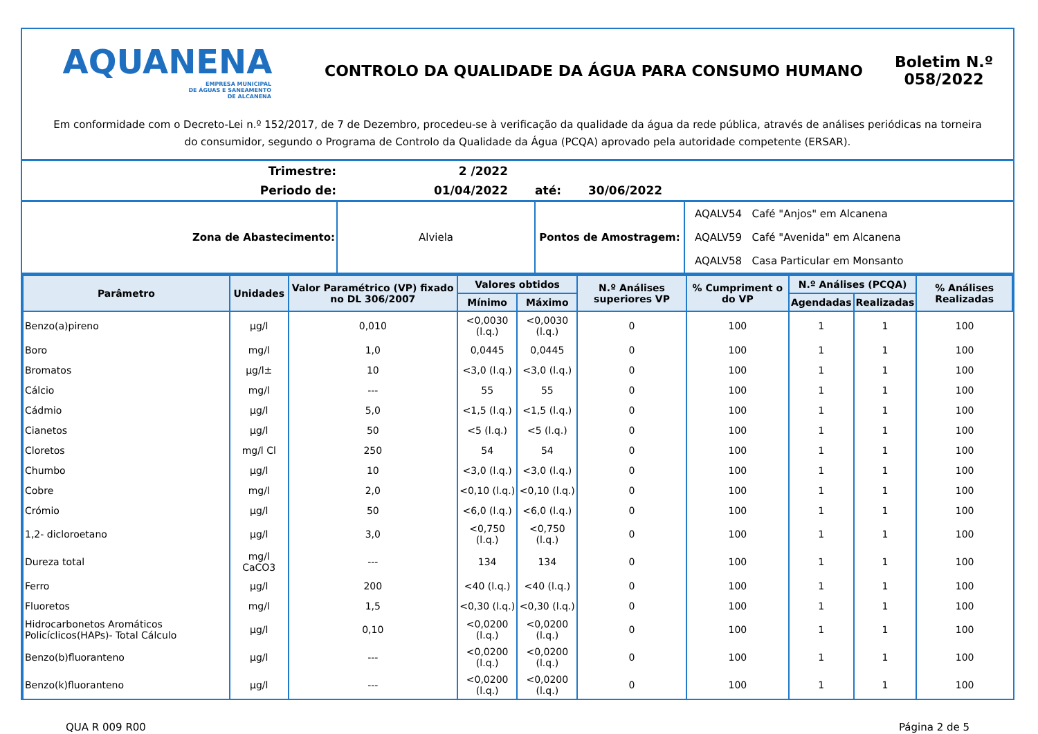AQUANENA
EMPRESA MUNICIPAL
DE ÁGUAS E SANEAMENTO
DE ALCANENA
CONTROLO DA QUALIDADE DA ÁGUA PARA CONSUMO HUMANO
Boletim N.º 058/2022
Em conformidade com o Decreto-Lei n.º 152/2017, de 7 de Dezembro, procedeu-se à verificação da qualidade da água da rede pública, através de análises periódicas na torneira do consumidor, segundo o Programa de Controlo da Qualidade da Água (PCQA) aprovado pela autoridade competente (ERSAR).
| Trimestre: | 2 /2022 | | |
| Periodo de: | 01/04/2022 | até: | 30/06/2022 |
| Zona de Abastecimento: | Alviela | Pontos de Amostragem: | AQALV54 Café "Anjos" em Alcanena |
| | | | AQALV59 Café "Avenida" em Alcanena |
| | | | AQALV58 Casa Particular em Monsanto |
| Parâmetro | Unidades | Valor Paramétrico (VP) fixado no DL 306/2007 | Valores obtidos | | N.º Análises superiores VP | % Cumpriment o do VP | N.º Análises (PCQA) | | % Análises Realizadas |
| --- | --- | --- | --- | --- | --- | --- | --- | --- | --- |
| | | | Mínimo | Máximo | | | Agendadas | Realizadas | |
| Benzo(a)pireno | µg/l | 0,010 | <0,0030 (l.q.) | <0,0030 (l.q.) | 0 | 100 | 1 | 1 | 100 |
| Boro | mg/l | 1,0 | 0,0445 | 0,0445 | 0 | 100 | 1 | 1 | 100 |
| Bromatos | µg/l± | 10 | <3,0 (l.q.) | <3,0 (l.q.) | 0 | 100 | 1 | 1 | 100 |
| Cálcio | mg/l | --- | 55 | 55 | 0 | 100 | 1 | 1 | 100 |
| Cádmio | µg/l | 5,0 | <1,5 (l.q.) | <1,5 (l.q.) | 0 | 100 | 1 | 1 | 100 |
| Cianetos | µg/l | 50 | <5 (l.q.) | <5 (l.q.) | 0 | 100 | 1 | 1 | 100 |
| Cloretos | mg/l Cl | 250 | 54 | 54 | 0 | 100 | 1 | 1 | 100 |
| Chumbo | µg/l | 10 | <3,0 (l.q.) | <3,0 (l.q.) | 0 | 100 | 1 | 1 | 100 |
| Cobre | mg/l | 2,0 | <0,10 (l.q.) | <0,10 (l.q.) | 0 | 100 | 1 | 1 | 100 |
| Crómio | µg/l | 50 | <6,0 (l.q.) | <6,0 (l.q.) | 0 | 100 | 1 | 1 | 100 |
| 1,2- dicloroetano | µg/l | 3,0 | <0,750 (l.q.) | <0,750 (l.q.) | 0 | 100 | 1 | 1 | 100 |
| Dureza total | mg/l CaCO3 | --- | 134 | 134 | 0 | 100 | 1 | 1 | 100 |
| Ferro | µg/l | 200 | <40 (l.q.) | <40 (l.q.) | 0 | 100 | 1 | 1 | 100 |
| Fluoretos | mg/l | 1,5 | <0,30 (l.q.) | <0,30 (l.q.) | 0 | 100 | 1 | 1 | 100 |
| Hidrocarbonetos Aromáticos Policíclicos(HAPs)- Total Cálculo | µg/l | 0,10 | <0,0200 (l.q.) | <0,0200 (l.q.) | 0 | 100 | 1 | 1 | 100 |
| Benzo(b)fluoranteno | µg/l | --- | <0,0200 (l.q.) | <0,0200 (l.q.) | 0 | 100 | 1 | 1 | 100 |
| Benzo(k)fluoranteno | µg/l | --- | <0,0200 (l.q.) | <0,0200 (l.q.) | 0 | 100 | 1 | 1 | 100 |
QUA R 009 R00 Página 2 de 5